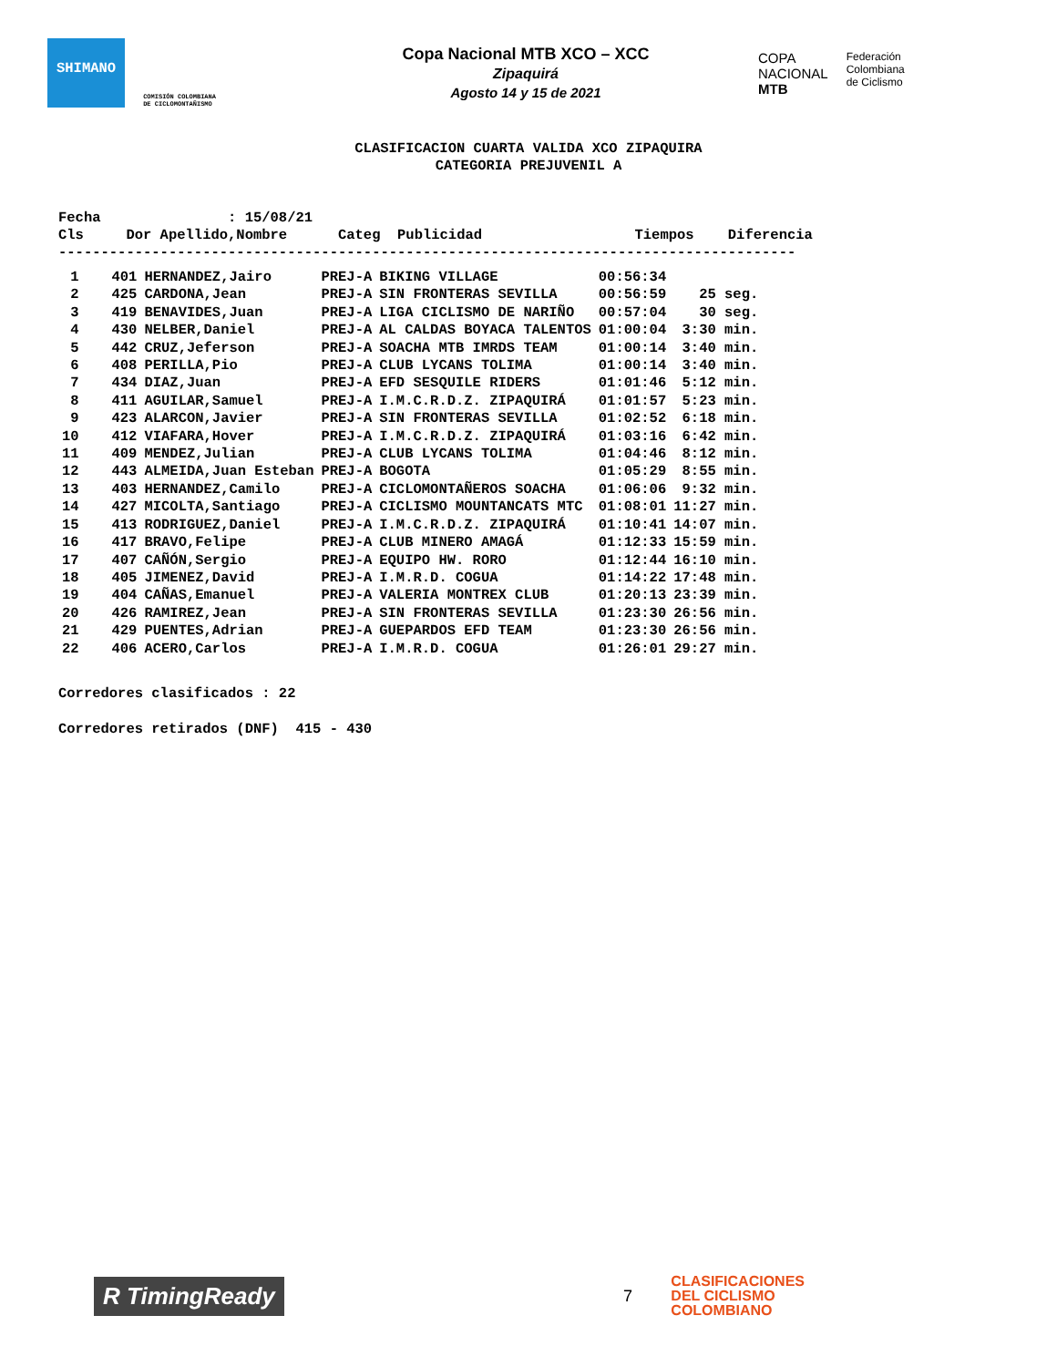SHIMANO
COMISIÓN COLOMBIANA DE CICLOMONTAÑISMO
Copa Nacional MTB XCO – XCC
Zipaquirá
Agosto 14 y 15 de 2021
COPA
NACIONAL
MTB
Federación
Colombiana
de Ciclismo
CLASIFICACION CUARTA VALIDA XCO ZIPAQUIRA
CATEGORIA PREJUVENIL A
Fecha : 15/08/21 Cls Dor Apellido,Nombre Categ Publicidad Tiempos Diferencia ---------------------------------------------------------------------------------------
| 1 | 401 | HERNANDEZ,Jairo | PREJ-A | BIKING VILLAGE | 00:56:34 | |
| 2 | 425 | CARDONA,Jean | PREJ-A | SIN FRONTERAS SEVILLA | 00:56:59 | 25 seg. |
| 3 | 419 | BENAVIDES,Juan | PREJ-A | LIGA CICLISMO DE NARIÑO | 00:57:04 | 30 seg. |
| 4 | 430 | NELBER,Daniel | PREJ-A | AL CALDAS BOYACA TALENTOS | 01:00:04 | 3:30 min. |
| 5 | 442 | CRUZ,Jeferson | PREJ-A | SOACHA MTB IMRDS TEAM | 01:00:14 | 3:40 min. |
| 6 | 408 | PERILLA,Pio | PREJ-A | CLUB LYCANS TOLIMA | 01:00:14 | 3:40 min. |
| 7 | 434 | DIAZ,Juan | PREJ-A | EFD SESQUILE RIDERS | 01:01:46 | 5:12 min. |
| 8 | 411 | AGUILAR,Samuel | PREJ-A | I.M.C.R.D.Z. ZIPAQUIRÁ | 01:01:57 | 5:23 min. |
| 9 | 423 | ALARCON,Javier | PREJ-A | SIN FRONTERAS SEVILLA | 01:02:52 | 6:18 min. |
| 10 | 412 | VIAFARA,Hover | PREJ-A | I.M.C.R.D.Z. ZIPAQUIRÁ | 01:03:16 | 6:42 min. |
| 11 | 409 | MENDEZ,Julian | PREJ-A | CLUB LYCANS TOLIMA | 01:04:46 | 8:12 min. |
| 12 | 443 | ALMEIDA,Juan Esteban | PREJ-A | BOGOTA | 01:05:29 | 8:55 min. |
| 13 | 403 | HERNANDEZ,Camilo | PREJ-A | CICLOMONTAÑEROS SOACHA | 01:06:06 | 9:32 min. |
| 14 | 427 | MICOLTA,Santiago | PREJ-A | CICLISMO MOUNTANCATS MTC | 01:08:01 | 11:27 min. |
| 15 | 413 | RODRIGUEZ,Daniel | PREJ-A | I.M.C.R.D.Z. ZIPAQUIRÁ | 01:10:41 | 14:07 min. |
| 16 | 417 | BRAVO,Felipe | PREJ-A | CLUB MINERO AMAGÁ | 01:12:33 | 15:59 min. |
| 17 | 407 | CAÑÓN,Sergio | PREJ-A | EQUIPO HW. RORO | 01:12:44 | 16:10 min. |
| 18 | 405 | JIMENEZ,David | PREJ-A | I.M.R.D. COGUA | 01:14:22 | 17:48 min. |
| 19 | 404 | CAÑAS,Emanuel | PREJ-A | VALERIA MONTREX CLUB | 01:20:13 | 23:39 min. |
| 20 | 426 | RAMIREZ,Jean | PREJ-A | SIN FRONTERAS SEVILLA | 01:23:30 | 26:56 min. |
| 21 | 429 | PUENTES,Adrian | PREJ-A | GUEPARDOS EFD TEAM | 01:23:30 | 26:56 min. |
| 22 | 406 | ACERO,Carlos | PREJ-A | I.M.R.D. COGUA | 01:26:01 | 29:27 min. |
Corredores clasificados : 22 Corredores retirados (DNF) 415 - 430
R TimingReady
7
CLASIFICACIONES
DEL CICLISMO
COLOMBIANO